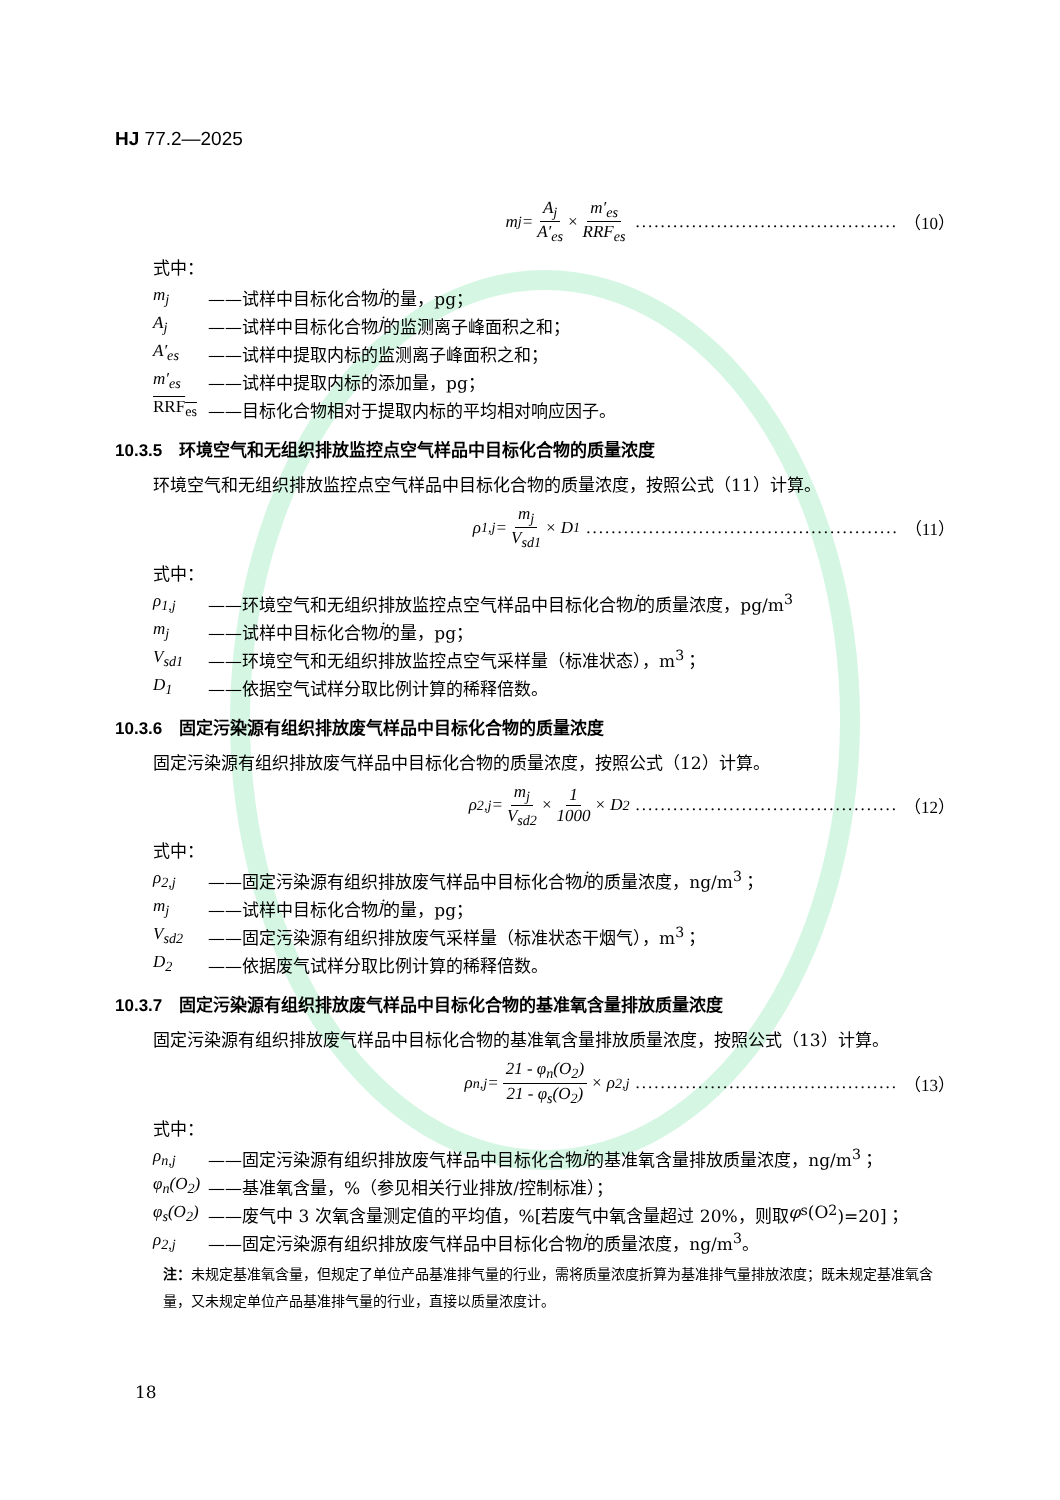HJ 77.2—2025
m<sub>j</sub> = A<sub>j</sub> A′<sub>es</sub> × m′<sub>es</sub> RRF<sub>es</sub>.......................................... （10）
式中：
m<sub>j</sub> ——试样中目标化合物 j 的量，pg；
A<sub>j</sub> ——试样中目标化合物 j 的监测离子峰面积之和；
A′<sub>es</sub> ——试样中提取内标的监测离子峰面积之和；
m′<sub>es</sub> ——试样中提取内标的添加量，pg；
RRF<sub>es</sub> ——目标化合物相对于提取内标的平均相对响应因子。
10.3.5　环境空气和无组织排放监控点空气样品中目标化合物的质量浓度
环境空气和无组织排放监控点空气样品中目标化合物的质量浓度，按照公式（11）计算。
ρ<sub>1,j</sub> = m<sub>j</sub> V<sub>sd1</sub> × D<sub>1</sub>.................................................. （11）
式中：
ρ<sub>1,j</sub> ——环境空气和无组织排放监控点空气样品中目标化合物 j 的质量浓度，pg/m<sup>3</sup>
m<sub>j</sub> ——试样中目标化合物 j 的量，pg；
V<sub>sd1</sub> ——环境空气和无组织排放监控点空气采样量（标准状态），m<sup>3</sup>；
D<sub>1</sub> ——依据空气试样分取比例计算的稀释倍数。
10.3.6　固定污染源有组织排放废气样品中目标化合物的质量浓度
固定污染源有组织排放废气样品中目标化合物的质量浓度，按照公式（12）计算。
ρ<sub>2,j</sub> = m<sub>j</sub> V<sub>sd2</sub> × 1 1000 × D<sub>2</sub>.......................................... （12）
式中：
ρ<sub>2,j</sub> ——固定污染源有组织排放废气样品中目标化合物 j 的质量浓度，ng/m<sup>3</sup>；
m<sub>j</sub> ——试样中目标化合物 j 的量，pg；
V<sub>sd2</sub> ——固定污染源有组织排放废气采样量（标准状态干烟气），m<sup>3</sup>；
D<sub>2</sub> ——依据废气试样分取比例计算的稀释倍数。
10.3.7　固定污染源有组织排放废气样品中目标化合物的基准氧含量排放质量浓度
固定污染源有组织排放废气样品中目标化合物的基准氧含量排放质量浓度，按照公式（13）计算。
ρ<sub>n,j</sub> = 21 - φ<sub>n</sub>(O<sub>2</sub>) 21 - φ<sub>s</sub>(O<sub>2</sub>) × ρ<sub>2,j</sub>.......................................... （13）
式中：
ρ<sub>n,j</sub> ——固定污染源有组织排放废气样品中目标化合物 j 的基准氧含量排放质量浓度，ng/m<sup>3</sup>；
φ<sub>n</sub>(O<sub>2</sub>) ——基准氧含量，%（参见相关行业排放/控制标准）；
φ<sub>s</sub>(O<sub>2</sub>) ——废气中 3 次氧含量测定值的平均值，%[若废气中氧含量超过 20%，则取 φ<sub>s</sub>(O<sub>2</sub>)=20]；
ρ<sub>2,j</sub> ——固定污染源有组织排放废气样品中目标化合物 j 的质量浓度，ng/m<sup>3</sup>。
注：未规定基准氧含量，但规定了单位产品基准排气量的行业，需将质量浓度折算为基准排气量排放浓度；既未规定基准氧含量，又未规定单位产品基准排气量的行业，直接以质量浓度计。
18